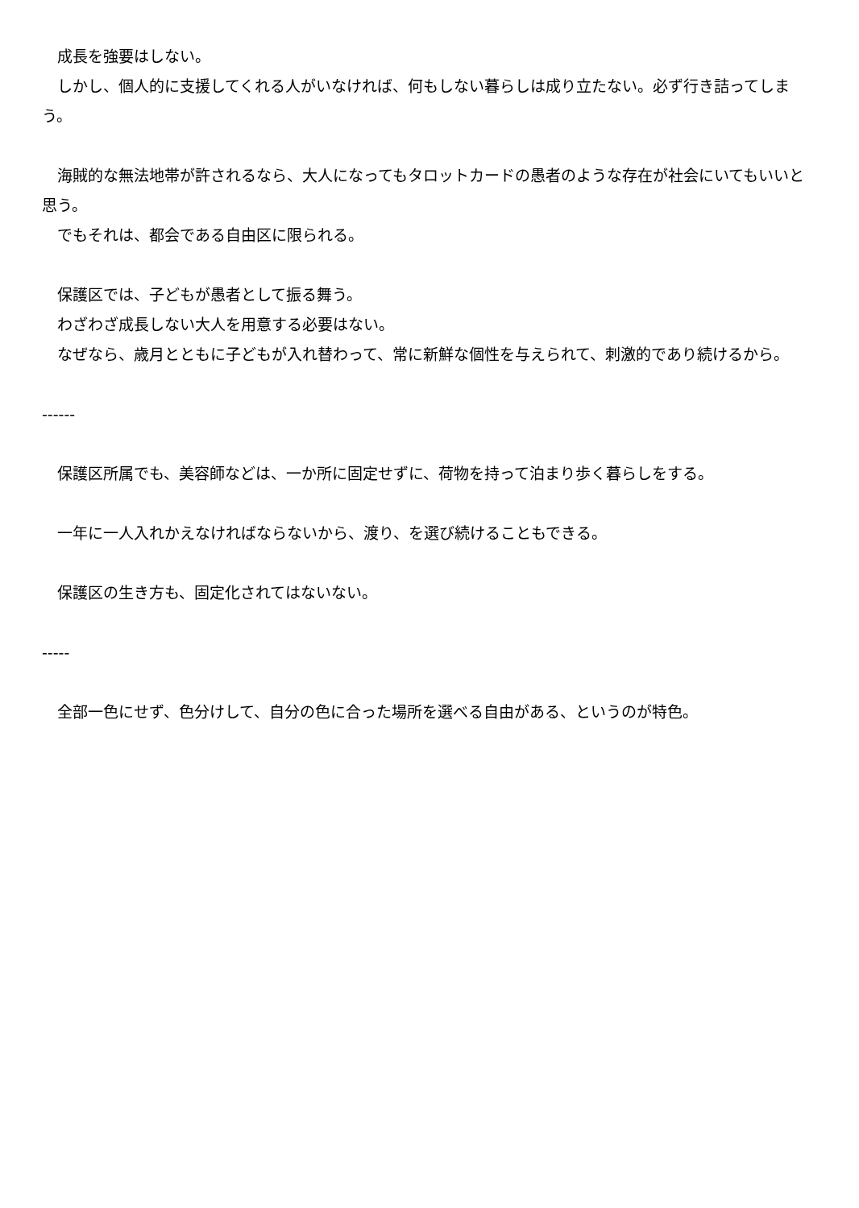成長を強要はしない。
　しかし、個人的に支援してくれる人がいなければ、何もしない暮らしは成り立たない。必ず行き詰ってしまう。
　海賊的な無法地帯が許されるなら、大人になってもタロットカードの愚者のような存在が社会にいてもいいと思う。
　でもそれは、都会である自由区に限られる。
　保護区では、子どもが愚者として振る舞う。
　わざわざ成長しない大人を用意する必要はない。
　なぜなら、歳月とともに子どもが入れ替わって、常に新鮮な個性を与えられて、刺激的であり続けるから。
------
　保護区所属でも、美容師などは、一か所に固定せずに、荷物を持って泊まり歩く暮らしをする。
　一年に一人入れかえなければならないから、渡り、を選び続けることもできる。
　保護区の生き方も、固定化されてはないない。
-----
　全部一色にせず、色分けして、自分の色に合った場所を選べる自由がある、というのが特色。